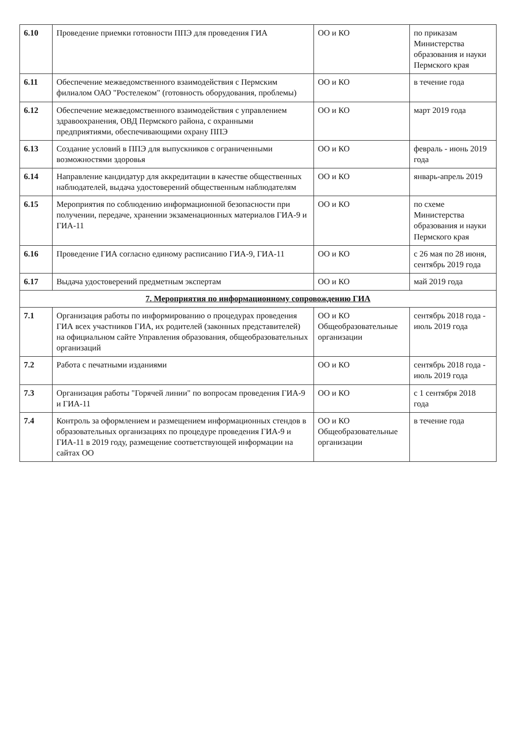| 6.10 | Проведение приемки готовности ППЭ для проведения ГИА | ОО и КО | по приказам Министерства образования и науки Пермского края |
| 6.11 | Обеспечение межведомственного взаимодействия с Пермским филиалом ОАО "Ростелеком" (готовность оборудования, проблемы) | ОО и КО | в течение года |
| 6.12 | Обеспечение межведомственного взаимодействия с управлением здравоохранения, ОВД Пермского района, с охранными предприятиями, обеспечивающими охрану ППЭ | ОО и КО | март 2019 года |
| 6.13 | Создание условий в ППЭ для выпускников с ограниченными возможностями здоровья | ОО и КО | февраль - июнь 2019 года |
| 6.14 | Направление кандидатур для аккредитации в качестве общественных наблюдателей, выдача удостоверений общественным наблюдателям | ОО и КО | январь-апрель 2019 |
| 6.15 | Мероприятия по соблюдению информационной безопасности при получении, передаче, хранении экзаменационных материалов ГИА-9 и ГИА-11 | ОО и КО | по схеме Министерства образования и науки Пермского края |
| 6.16 | Проведение ГИА согласно единому расписанию ГИА-9, ГИА-11 | ОО и КО | с 26 мая по 28 июня, сентябрь 2019 года |
| 6.17 | Выдача удостоверений предметным экспертам | ОО и КО | май 2019 года |
| 7. Мероприятия по информационному сопровождению ГИА | | | |
| 7.1 | Организация работы по информированию о процедурах проведения ГИА всех участников ГИА, их родителей (законных представителей) на официальном сайте Управления образования, общеобразовательных организаций | ОО и КО Общеобразовательные организации | сентябрь 2018 года - июль 2019 года |
| 7.2 | Работа с печатными изданиями | ОО и КО | сентябрь 2018 года - июль 2019 года |
| 7.3 | Организация работы "Горячей линии" по вопросам проведения ГИА-9 и ГИА-11 | ОО и КО | с 1 сентября 2018 года |
| 7.4 | Контроль за оформлением и размещением информационных стендов в образовательных организациях по процедуре проведения ГИА-9 и ГИА-11 в 2019 году, размещение соответствующей информации на сайтах ОО | ОО и КО Общеобразовательные организации | в течение года |